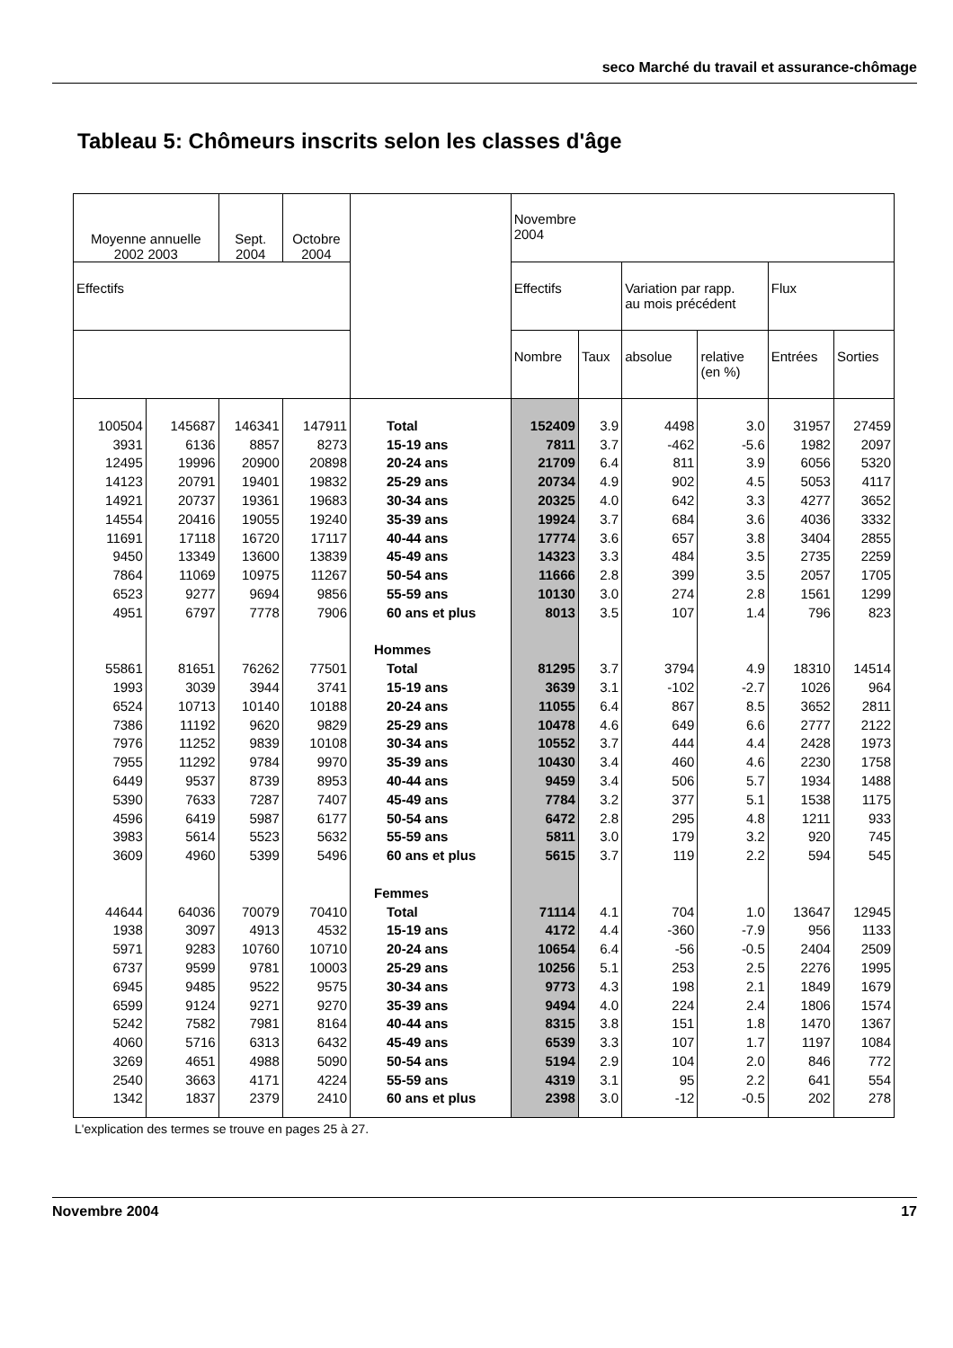seco Marché du travail et assurance-chômage
Tableau 5: Chômeurs inscrits selon les classes d'âge
| Moyenne annuelle 2002 2003 | | Sept. 2004 | Octobre 2004 | | Novembre 2004 | | | | | |
| --- | --- | --- | --- | --- | --- | --- | --- | --- | --- | --- |
| Effectifs | | | | | Effectifs | | Variation par rapp. au mois précédent | | Flux | |
| | | | | | Nombre | Taux | absolue | relative (en %) | Entrées | Sorties |
| 100504 | 145687 | 146341 | 147911 | Total | 152409 | 3.9 | 4498 | 3.0 | 31957 | 27459 |
| 3931 | 6136 | 8857 | 8273 | 15-19 ans | 7811 | 3.7 | -462 | -5.6 | 1982 | 2097 |
| 12495 | 19996 | 20900 | 20898 | 20-24 ans | 21709 | 6.4 | 811 | 3.9 | 6056 | 5320 |
| 14123 | 20791 | 19401 | 19832 | 25-29 ans | 20734 | 4.9 | 902 | 4.5 | 5053 | 4117 |
| 14921 | 20737 | 19361 | 19683 | 30-34 ans | 20325 | 4.0 | 642 | 3.3 | 4277 | 3652 |
| 14554 | 20416 | 19055 | 19240 | 35-39 ans | 19924 | 3.7 | 684 | 3.6 | 4036 | 3332 |
| 11691 | 17118 | 16720 | 17117 | 40-44 ans | 17774 | 3.6 | 657 | 3.8 | 3404 | 2855 |
| 9450 | 13349 | 13600 | 13839 | 45-49 ans | 14323 | 3.3 | 484 | 3.5 | 2735 | 2259 |
| 7864 | 11069 | 10975 | 11267 | 50-54 ans | 11666 | 2.8 | 399 | 3.5 | 2057 | 1705 |
| 6523 | 9277 | 9694 | 9856 | 55-59 ans | 10130 | 3.0 | 274 | 2.8 | 1561 | 1299 |
| 4951 | 6797 | 7778 | 7906 | 60 ans et plus | 8013 | 3.5 | 107 | 1.4 | 796 | 823 |
| | | | | Hommes | | | | | | |
| 55861 | 81651 | 76262 | 77501 | Total | 81295 | 3.7 | 3794 | 4.9 | 18310 | 14514 |
| 1993 | 3039 | 3944 | 3741 | 15-19 ans | 3639 | 3.1 | -102 | -2.7 | 1026 | 964 |
| 6524 | 10713 | 10140 | 10188 | 20-24 ans | 11055 | 6.4 | 867 | 8.5 | 3652 | 2811 |
| 7386 | 11192 | 9620 | 9829 | 25-29 ans | 10478 | 4.6 | 649 | 6.6 | 2777 | 2122 |
| 7976 | 11252 | 9839 | 10108 | 30-34 ans | 10552 | 3.7 | 444 | 4.4 | 2428 | 1973 |
| 7955 | 11292 | 9784 | 9970 | 35-39 ans | 10430 | 3.4 | 460 | 4.6 | 2230 | 1758 |
| 6449 | 9537 | 8739 | 8953 | 40-44 ans | 9459 | 3.4 | 506 | 5.7 | 1934 | 1488 |
| 5390 | 7633 | 7287 | 7407 | 45-49 ans | 7784 | 3.2 | 377 | 5.1 | 1538 | 1175 |
| 4596 | 6419 | 5987 | 6177 | 50-54 ans | 6472 | 2.8 | 295 | 4.8 | 1211 | 933 |
| 3983 | 5614 | 5523 | 5632 | 55-59 ans | 5811 | 3.0 | 179 | 3.2 | 920 | 745 |
| 3609 | 4960 | 5399 | 5496 | 60 ans et plus | 5615 | 3.7 | 119 | 2.2 | 594 | 545 |
| | | | | Femmes | | | | | | |
| 44644 | 64036 | 70079 | 70410 | Total | 71114 | 4.1 | 704 | 1.0 | 13647 | 12945 |
| 1938 | 3097 | 4913 | 4532 | 15-19 ans | 4172 | 4.4 | -360 | -7.9 | 956 | 1133 |
| 5971 | 9283 | 10760 | 10710 | 20-24 ans | 10654 | 6.4 | -56 | -0.5 | 2404 | 2509 |
| 6737 | 9599 | 9781 | 10003 | 25-29 ans | 10256 | 5.1 | 253 | 2.5 | 2276 | 1995 |
| 6945 | 9485 | 9522 | 9575 | 30-34 ans | 9773 | 4.3 | 198 | 2.1 | 1849 | 1679 |
| 6599 | 9124 | 9271 | 9270 | 35-39 ans | 9494 | 4.0 | 224 | 2.4 | 1806 | 1574 |
| 5242 | 7582 | 7981 | 8164 | 40-44 ans | 8315 | 3.8 | 151 | 1.8 | 1470 | 1367 |
| 4060 | 5716 | 6313 | 6432 | 45-49 ans | 6539 | 3.3 | 107 | 1.7 | 1197 | 1084 |
| 3269 | 4651 | 4988 | 5090 | 50-54 ans | 5194 | 2.9 | 104 | 2.0 | 846 | 772 |
| 2540 | 3663 | 4171 | 4224 | 55-59 ans | 4319 | 3.1 | 95 | 2.2 | 641 | 554 |
| 1342 | 1837 | 2379 | 2410 | 60 ans et plus | 2398 | 3.0 | -12 | -0.5 | 202 | 278 |
L'explication des termes se trouve en pages 25 à 27.
Novembre 2004 17